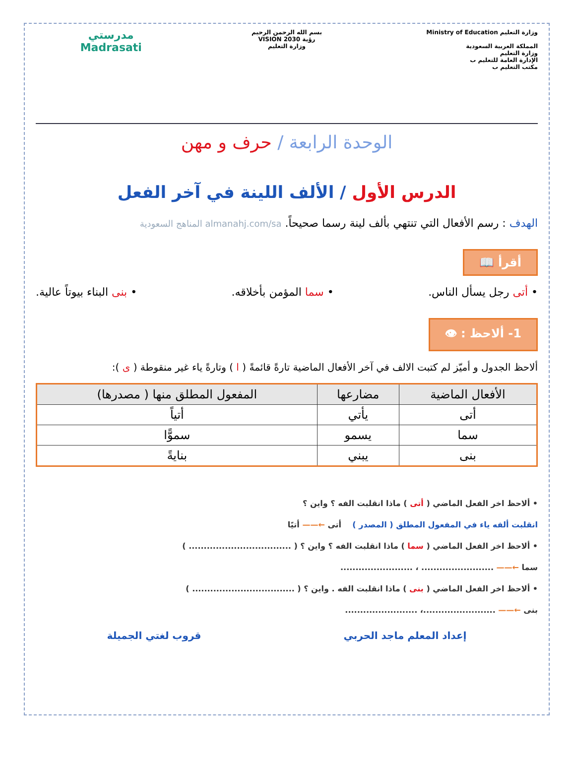وزارة التعليم Ministry of Education
المملكة العربية السعودية
وزارة التعليم
الإدارة العامة للتعليم ب
مكتب التعليم ب
بسم الله الرحمن الرحيم
رؤية VISION 2030
وزارة التعليم
مدرستي
Madrasati
الوحدة الرابعة / حرف و مهن
الدرس الأول / الألف اللينة في آخر الفعل
الهدف : رسم الأفعال التي تنتهي بألف لينة رسما صحيحاً. almanahj.com/sa المناهج السعودية
أقرأ 📖
• أتى رجل يسأل الناس. • سما المؤمن بأخلاقه. • بنى البناء بيوتاً عالية.
1- ألاحظ : 👁
ألاحظ الجدول و أميّز لم كتبت الالف في آخر الأفعال الماضية تارةً قائمةً ( ا ) وتارةً ياء غير منقوطة ( ى ):
| الأفعال الماضية | مضارعها | المفعول المطلق منها ( مصدرها) |
| --- | --- | --- |
| أتى | يأتي | أتياً |
| سما | يسمو | سموًّا |
| بنى | يبني | بنايةً |
• ألاحظ اخر الفعل الماضي ( أتى ) ماذا انقلبت الفه ؟ واين ؟
انقلبت ألفه ياء في المفعول المطلق ( المصدر ) أتى ←—— أتيًا
• ألاحظ اخر الفعل الماضي ( سما ) ماذا انقلبت الفه ؟ واين ؟ ( .................................. )
سما ←—— ........................ ، ........................
• ألاحظ اخر الفعل الماضي ( بنى ) ماذا انقلبت الفه . واين ؟ ( .................................. )
بنى ←—— ........................، ........................
إعداد المعلم ماجد الحربي قروب لغتي الجميلة